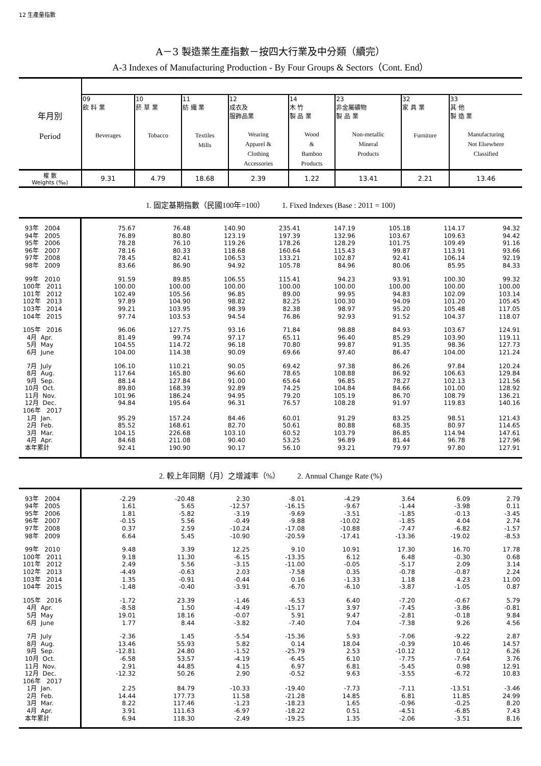12 生產量指數
A－3 製造業生產指數－按四大行業及中分類（續完）
A-3 Indexes of Manufacturing Production - By Four Groups & Sectors（Cont. End）
| 年月別 Period | | | | | | | | |
| | 09 飲 料 業 Beverages | 10 菸 草 業 Tobacco | 11 紡 織 業 Textiles Mills | 12 成衣及 服飾品業 Wearing Apparel & Clothing Accessories | 14 木 竹 製 品 業 Wood & Bamboo Products | 23 非金屬礦物 製 品 業 Non-metallic Mineral Products | 32 家 具 業 Furniture | 33 其 他 製 造 業 Manufacturing Not Elsewhere Classified |
| 權 數 Weights (‰) | 9.31 | 4.79 | 18.68 | 2.39 | 1.22 | 13.41 | 2.21 | 13.46 |
1. 固定基期指數（民國100年=100） 1. Fixed Indexes (Base : 2011 = 100)
| 93年 2004 | 75.67 | 76.48 | 140.90 | 235.41 | 147.19 | 105.18 | 114.17 | 94.32 |
| 94年 2005 | 76.89 | 80.80 | 123.19 | 197.39 | 132.96 | 103.67 | 109.63 | 94.42 |
| 95年 2006 | 78.28 | 76.10 | 119.26 | 178.26 | 128.29 | 101.75 | 109.49 | 91.16 |
| 96年 2007 | 78.16 | 80.33 | 118.68 | 160.64 | 115.43 | 99.87 | 113.91 | 93.66 |
| 97年 2008 | 78.45 | 82.41 | 106.53 | 133.21 | 102.87 | 92.41 | 106.14 | 92.19 |
| 98年 2009 | 83.66 | 86.90 | 94.92 | 105.78 | 84.96 | 80.06 | 85.95 | 84.33 |
| 99年 2010 | 91.59 | 89.85 | 106.55 | 115.41 | 94.23 | 93.91 | 100.30 | 99.32 |
| 100年 2011 | 100.00 | 100.00 | 100.00 | 100.00 | 100.00 | 100.00 | 100.00 | 100.00 |
| 101年 2012 | 102.49 | 105.56 | 96.85 | 89.00 | 99.95 | 94.83 | 102.09 | 103.14 |
| 102年 2013 | 97.89 | 104.90 | 98.82 | 82.25 | 100.30 | 94.09 | 101.20 | 105.45 |
| 103年 2014 | 99.21 | 103.95 | 98.39 | 82.38 | 98.97 | 95.20 | 105.48 | 117.05 |
| 104年 2015 | 97.74 | 103.53 | 94.54 | 76.86 | 92.93 | 91.52 | 104.37 | 118.07 |
| 105年 2016 | 96.06 | 127.75 | 93.16 | 71.84 | 98.88 | 84.93 | 103.67 | 124.91 |
| 4月 Apr. | 81.49 | 99.74 | 97.17 | 65.11 | 96.40 | 85.29 | 103.90 | 119.11 |
| 5月 May | 104.55 | 114.72 | 96.18 | 70.80 | 99.87 | 91.35 | 98.36 | 127.73 |
| 6月 June | 104.00 | 114.38 | 90.09 | 69.66 | 97.40 | 86.47 | 104.00 | 121.24 |
| 7月 July | 106.10 | 110.21 | 90.05 | 69.42 | 97.38 | 86.26 | 97.84 | 120.24 |
| 8月 Aug. | 117.64 | 165.80 | 96.60 | 78.65 | 108.88 | 86.92 | 106.63 | 129.84 |
| 9月 Sep. | 88.14 | 127.84 | 91.00 | 65.64 | 96.85 | 78.27 | 102.13 | 121.56 |
| 10月 Oct. | 89.80 | 168.39 | 92.89 | 74.25 | 104.84 | 84.66 | 101.00 | 128.92 |
| 11月 Nov. | 101.96 | 186.24 | 94.95 | 79.20 | 105.19 | 86.70 | 108.79 | 136.21 |
| 12月 Dec. | 94.84 | 195.64 | 96.31 | 76.57 | 108.28 | 91.97 | 119.83 | 140.16 |
| 106年 2017 | | | | | | | | |
| 1月 Jan. | 95.29 | 157.24 | 84.46 | 60.01 | 91.29 | 83.25 | 98.51 | 121.43 |
| 2月 Feb. | 85.52 | 168.61 | 82.70 | 50.61 | 80.88 | 68.35 | 80.97 | 114.65 |
| 3月 Mar. | 104.15 | 226.68 | 103.10 | 60.52 | 103.79 | 86.85 | 114.94 | 147.61 |
| 4月 Apr. | 84.68 | 211.08 | 90.40 | 53.25 | 96.89 | 81.44 | 96.78 | 127.96 |
| 本年累計 | 92.41 | 190.90 | 90.17 | 56.10 | 93.21 | 79.97 | 97.80 | 127.91 |
2. 較上年同期（月）之增減率（%） 2. Annual Change Rate (%)
| 93年 2004 | -2.29 | -20.48 | 2.30 | -8.01 | -4.29 | 3.64 | 6.09 | 2.79 |
| 94年 2005 | 1.61 | 5.65 | -12.57 | -16.15 | -9.67 | -1.44 | -3.98 | 0.11 |
| 95年 2006 | 1.81 | -5.82 | -3.19 | -9.69 | -3.51 | -1.85 | -0.13 | -3.45 |
| 96年 2007 | -0.15 | 5.56 | -0.49 | -9.88 | -10.02 | -1.85 | 4.04 | 2.74 |
| 97年 2008 | 0.37 | 2.59 | -10.24 | -17.08 | -10.88 | -7.47 | -6.82 | -1.57 |
| 98年 2009 | 6.64 | 5.45 | -10.90 | -20.59 | -17.41 | -13.36 | -19.02 | -8.53 |
| 99年 2010 | 9.48 | 3.39 | 12.25 | 9.10 | 10.91 | 17.30 | 16.70 | 17.78 |
| 100年 2011 | 9.18 | 11.30 | -6.15 | -13.35 | 6.12 | 6.48 | -0.30 | 0.68 |
| 101年 2012 | 2.49 | 5.56 | -3.15 | -11.00 | -0.05 | -5.17 | 2.09 | 3.14 |
| 102年 2013 | -4.49 | -0.63 | 2.03 | -7.58 | 0.35 | -0.78 | -0.87 | 2.24 |
| 103年 2014 | 1.35 | -0.91 | -0.44 | 0.16 | -1.33 | 1.18 | 4.23 | 11.00 |
| 104年 2015 | -1.48 | -0.40 | -3.91 | -6.70 | -6.10 | -3.87 | -1.05 | 0.87 |
| 105年 2016 | -1.72 | 23.39 | -1.46 | -6.53 | 6.40 | -7.20 | -0.67 | 5.79 |
| 4月 Apr. | -8.58 | 1.50 | -4.49 | -15.17 | 3.97 | -7.45 | -3.86 | -0.81 |
| 5月 May | 19.01 | 18.16 | -0.07 | 5.91 | 9.47 | -2.81 | -0.18 | 9.84 |
| 6月 June | 1.77 | 8.44 | -3.82 | -7.40 | 7.04 | -7.38 | 9.26 | 4.56 |
| 7月 July | -2.36 | 1.45 | -5.54 | -15.36 | 5.93 | -7.06 | -9.22 | 2.87 |
| 8月 Aug. | 13.46 | 55.93 | 5.82 | 0.14 | 18.04 | -0.39 | 10.46 | 14.57 |
| 9月 Sep. | -12.81 | 24.80 | -1.52 | -25.79 | 2.53 | -10.12 | 0.12 | 6.26 |
| 10月 Oct. | -6.58 | 53.57 | -4.19 | -6.45 | 6.10 | -7.75 | -7.64 | 3.76 |
| 11月 Nov. | 2.91 | 44.85 | 4.15 | 6.97 | 6.81 | -5.45 | 0.98 | 12.91 |
| 12月 Dec. | -12.32 | 50.26 | 2.90 | -0.52 | 9.63 | -3.55 | -6.72 | 10.83 |
| 106年 2017 | | | | | | | | |
| 1月 Jan. | 2.25 | 84.79 | -10.33 | -19.40 | -7.73 | -7.11 | -13.51 | -3.46 |
| 2月 Feb. | 14.44 | 177.73 | 11.58 | -21.28 | 14.85 | 6.81 | 11.85 | 24.99 |
| 3月 Mar. | 8.22 | 117.46 | -1.23 | -18.23 | 1.65 | -0.96 | -0.25 | 8.20 |
| 4月 Apr. | 3.91 | 111.63 | -6.97 | -18.22 | 0.51 | -4.51 | -6.85 | 7.43 |
| 本年累計 | 6.94 | 118.30 | -2.49 | -19.25 | 1.35 | -2.06 | -3.51 | 8.16 |